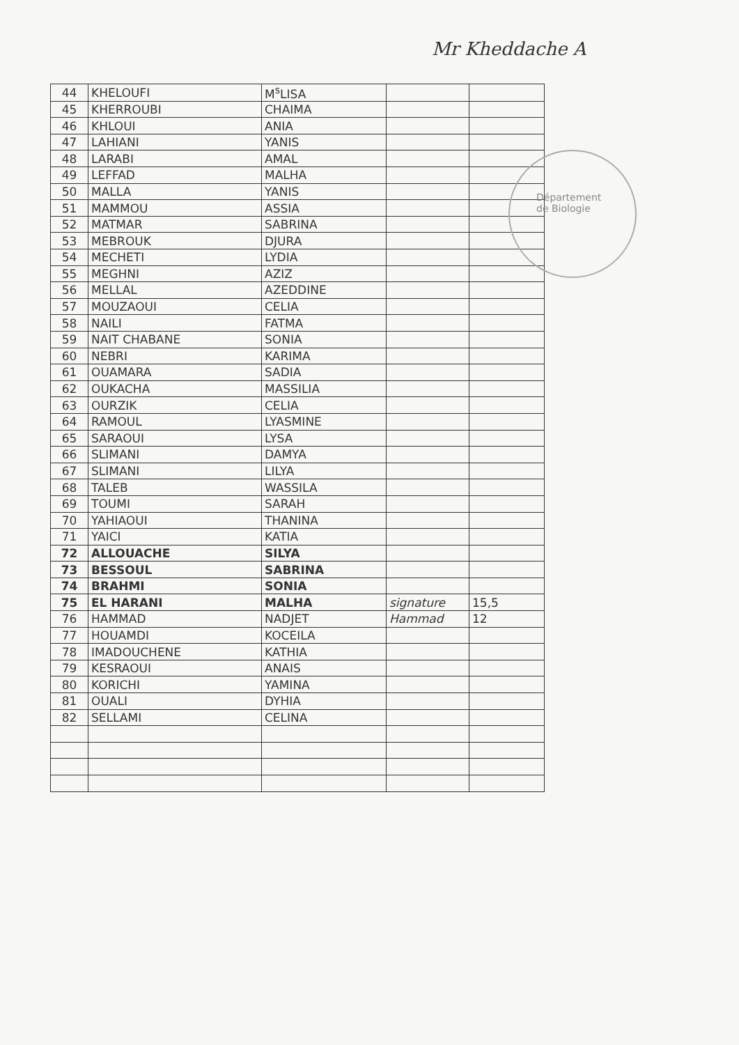Mr Kheddache A
Département
de Biologie
| 44 | KHELOUFI | M<sup>s</sup>LISA | | |
| 45 | KHERROUBI | CHAIMA | | |
| 46 | KHLOUI | ANIA | | |
| 47 | LAHIANI | YANIS | | |
| 48 | LARABI | AMAL | | |
| 49 | LEFFAD | MALHA | | |
| 50 | MALLA | YANIS | | |
| 51 | MAMMOU | ASSIA | | |
| 52 | MATMAR | SABRINA | | |
| 53 | MEBROUK | DJURA | | |
| 54 | MECHETI | LYDIA | | |
| 55 | MEGHNI | AZIZ | | |
| 56 | MELLAL | AZEDDINE | | |
| 57 | MOUZAOUI | CELIA | | |
| 58 | NAILI | FATMA | | |
| 59 | NAIT CHABANE | SONIA | | |
| 60 | NEBRI | KARIMA | | |
| 61 | OUAMARA | SADIA | | |
| 62 | OUKACHA | MASSILIA | | |
| 63 | OURZIK | CELIA | | |
| 64 | RAMOUL | LYASMINE | | |
| 65 | SARAOUI | LYSA | | |
| 66 | SLIMANI | DAMYA | | |
| 67 | SLIMANI | LILYA | | |
| 68 | TALEB | WASSILA | | |
| 69 | TOUMI | SARAH | | |
| 70 | YAHIAOUI | THANINA | | |
| 71 | YAICI | KATIA | | |
| 72 | ALLOUACHE | SILYA | | |
| 73 | BESSOUL | SABRINA | | |
| 74 | BRAHMI | SONIA | | |
| 75 | EL HARANI | MALHA | signature | 15,5 |
| 76 | HAMMAD | NADJET | Hammad | 12 |
| 77 | HOUAMDI | KOCEILA | | |
| 78 | IMADOUCHENE | KATHIA | | |
| 79 | KESRAOUI | ANAIS | | |
| 80 | KORICHI | YAMINA | | |
| 81 | OUALI | DYHIA | | |
| 82 | SELLAMI | CELINA | | |